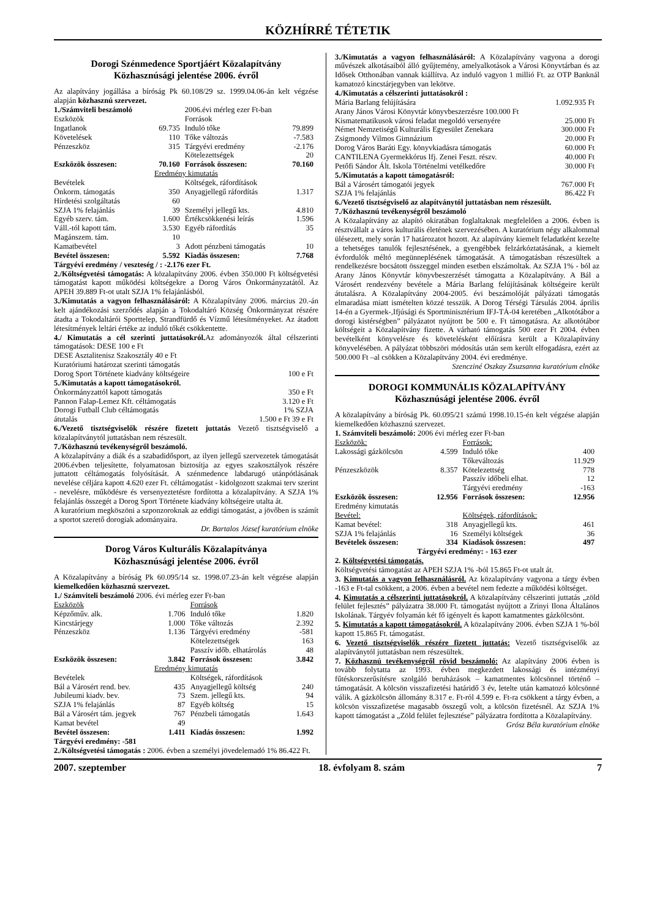KÖZHÍRRÉ TÉTETIK
Dorogi Szénmedence Sportjáért Közalapítvány
Közhasznúsági jelentése 2006. évről
Az alapítvány jogállása a bíróság Pk 60.108/29 sz. 1999.04.06-án kelt végzése alapján közhasznú szervezet.
| 1./Számviteli beszámoló | | 2006.évi mérleg ezer Ft-ban | |
| Eszközök | | Források | |
| Ingatlanok | 69.735 | Induló tőke | 79.899 |
| Követelések | 110 | Tőke változás | -7.583 |
| Pénzeszköz | 315 | Tárgyévi eredmény | -2.176 |
| | | Kötelezettségek | 20 |
| Eszközök összesen: | 70.160 | Források összesen: | 70.160 |
| Eredmény kimutatás | | | |
| Bevételek | | Költségek, ráfordítások | |
| Önkorm. támogatás | 350 | Anyagjellegű ráfordítás | 1.317 |
| Hírdetési szolgáltatás | 60 | | |
| SZJA 1% felajánlás | 39 | Személyi jellegű kts. | 4.810 |
| Egyéb szerv. tám. | 1.600 | Értékcsökkenési leírás | 1.596 |
| Váll.-tól kapott tám. | 3.530 | Egyéb ráfordítás | 35 |
| Magánszem. tám. | 10 | | |
| Kamatbevétel | 3 | Adott pénzbeni támogatás | 10 |
| Bevétel összesen: | 5.592 | Kiadás összesen: | 7.768 |
Tárgyévi eredmény / veszteség / : -2.176 ezer Ft.
2./Költségvetési támogatás: A közalapítvány 2006. évben 350.000 Ft költségvetési támogatást kapott működési költségekre a Dorog Város Önkormányzatától. Az APEH 39.889 Ft-ot utalt SZJA 1% felajánlásból.
3./Kimutatás a vagyon felhasználásáról: A Közalapítvány 2006. március 20.-án kelt ajándékozási szerződés alapján a Tokodaltáró Község Önkormányzat részére átadta a Tokodaltárói Sporttelep, Strandfürdő és Vízmű létesítményeket. Az átadott létesítmények leltári értéke az induló tőkét csökkentette.
4./ Kimutatás a cél szerinti juttatásokról. Az adományozók által célszerinti támogatások: DESE 100 e Ft
DESE Asztalitenisz Szakosztály 40 e Ft
Kuratóriumi határozat szerinti támogatás
| Dorog Sport Története kiadvány költségeire | 100 e Ft |
5./Kimutatás a kapott támogatásokról.
| Önkormányzattól kapott támogatás | 350 e Ft |
| Pannon Falap-Lemez Kft. céltámogatás | 3.120 e Ft |
| Dorogi Futball Club céltámogatás | 1% SZJA |
| átutalás | 1.500 e Ft 39 e Ft |
6./Vezető tisztségviselők részére fizetett juttatás Vezető tisztségviselő a közalapítványtól juttatásban nem részesült.
7./Közhasznú tevékenységről beszámoló.
A közalapítvány a diák és a szabadidősport, az ilyen jellegű szervezetek támogatását 2006.évben teljesítette, folyamatosan biztosítja az egyes szakosztályok részére juttatott céltámogatás folyósítását. A szénmedence labdarugó utánpótlásának nevelése céljára kapott 4.620 ezer Ft. céltámogatást - kidolgozott szakmai terv szerint - nevelésre, működésre és versenyeztetésre fordította a közalapítvány. A SZJA 1% felajánlás összegét a Dorog Sport Története kiadvány költségeire utalta át.
A kuratórium megköszöni a szponzoroknak az eddigi támogatást, a jövőben is számít a sportot szerető dorogiak adományaira.
Dr. Bartalos József kuratórium elnöke
Dorog Város Kulturális Közalapítványa
Közhasznúsági jelentése 2006. évről
A Közalapítvány a bíróság Pk 60.095/14 sz. 1998.07.23-án kelt végzése alapján kiemelkedően közhasznú szervezet.
| 1./ Számviteli beszámoló 2006. évi mérleg ezer Ft-ban | | | |
| Eszközök | | Források | |
| Képzőműv. alk. | 1.706 | Induló tőke | 1.820 |
| Kincstárjegy | 1.000 | Tőke változás | 2.392 |
| Pénzeszköz | 1.136 | Tárgyévi eredmény | -581 |
| | | Kötelezettségek | 163 |
| | | Passzív időb. elhatárolás | 48 |
| Eszközök összesen: | 3.842 | Források összesen: | 3.842 |
| Eredmény kimutatás | | | |
| Bevételek | | Költségek, ráfordítások | |
| Bál a Városért rend. bev. | 435 | Anyagjellegű költség | 240 |
| Jubileumi kiadv. bev. | 73 | Szem. jellegű kts. | 94 |
| SZJA 1% felajánlás | 87 | Egyéb költség | 15 |
| Bál a Városért tám. jegyek | 767 | Pénzbeli támogatás | 1.643 |
| Kamat bevétel | 49 | | |
| Bevétel összesen: | 1.411 | Kiadás összesen: | 1.992 |
Tárgyévi eredmény: -581
2./Költségvetési támogatás : 2006. évben a személyi jövedelemadó 1% 86.422 Ft.
3./Kimutatás a vagyon felhasználásáról: A Közalapítvány vagyona a dorogi művészek alkotásaiból álló gyűjtemény, amelyalkotások a Városi Könyvtárban és az Idősek Otthonában vannak kiállítva. Az induló vagyon 1 millió Ft. az OTP Banknál kamatozó kincstárjegyben van lekötve.
4./Kimutatás a célszerinti juttatásokról :
| Mária Barlang felújítására | 1.092.935 Ft |
| Arany János Városi Könyvtár könyvbeszerzésre 100.000 Ft | |
| Kismatematikusok városi feladat megoldó versenyére | 25.000 Ft |
| Német Nemzetiségű Kulturális Egyesület Zenekara | 300.000 Ft |
| Zsigmondy Vilmos Gimnázium | 20.000 Ft |
| Dorog Város Baráti Egy. könyvkiadásra támogatás | 60.000 Ft |
| CANTILENA Gyermekkórus Ifj. Zenei Feszt. részv. | 40.000 Ft |
| Petőfi Sándor Ált. Iskola Történelmi vetélkedőre | 30.000 Ft |
5./Kimutatás a kapott támogatásról:
| Bál a Városért támogatói jegyek | 767.000 Ft |
| SZJA 1% felajánlás | 86.422 Ft |
6./Vezető tisztségviselő az alapítványtól juttatásban nem részesült.
7./Közhasznú tevékenységről beszámoló
A Közalapítvány az alapító okiratában foglaltaknak megfelelően a 2006. évben is résztvállalt a város kulturális életének szervezésében. A kuratórium négy alkalommal ülésezett, mely során 17 határozatot hozott. Az alapítvány kiemelt feladatként kezelte a tehetséges tanulók fejlesztésének, a gyengébbek felzárkóztatásának, a kiemelt évfordulók méltó megünneplésének támogatását. A támogatásban részesültek a rendelkezésre bocsátott összeggel minden esetben elszámoltak. Az SZJA 1% - ból az Arany János Könyvtár könyvbeszerzését támogatta a Közalapítvány. A Bál a Városért rendezvény bevétele a Mária Barlang felújításának költségeire került átutalásra. A Közalapítvány 2004-2005. évi beszámolóját pályázati támogatás elmaradása miatt ismételten közzé tesszük. A Dorog Térségi Társulás 2004. április 14-én a Gyermek-,Ifjúsági és Sportminisztérium IFJ-TÁ-04 keretében „Alkotótábor a dorogi kistérségben” pályázatot nyújtott be 500 e. Ft támogatásra. Az alkotótábor költségeit a Közalapítvány fizette. A várható támogatás 500 ezer Ft 2004. évben bevételként könyvelésre és követelésként előírásra került a Közalapítvány könyvelésében. A pályázat többszöri módosítás után sem került elfogadásra, ezért az 500.000 Ft –al csökken a Közalapítvány 2004. évi eredménye.
Szencziné Oszkay Zsuzsanna kuratórium elnöke
DOROGI KOMMUNÁLIS KÖZALAPÍTVÁNY
Közhasznúsági jelentése 2006. évről
A közalapítvány a bíróság Pk. 60.095/21 számú 1998.10.15-én kelt végzése alapján kiemelkedően közhasznú szervezet.
| 1. Számviteli beszámoló: 2006 évi mérleg ezer Ft-ban | | | |
| Eszközök: | | Források: | |
| Lakossági gázkölcsön | 4.599 | Induló tőke | 400 |
| | | Tőkeváltozás | 11.929 |
| Pénzeszközök | 8.357 | Kötelezettség | 778 |
| | | Passzív időbeli elhat. | 12 |
| | | Tárgyévi eredmény | -163 |
| Eszközök összesen: | 12.956 | Források összesen: | 12.956 |
| Eredmény kimutatás | | | |
| Bevétel: | | Költségek, ráfordítások: | |
| Kamat bevétel: | 318 | Anyagjellegű kts. | 461 |
| SZJA 1% felajánlás | 16 | Személyi költségek | 36 |
| Bevételek összesen: | 334 | Kiadások összesen: | 497 |
Tárgyévi eredmény: - 163 ezer
2. Költségvetési támogatás.
Költségvetési támogatást az APEH SZJA 1% -ból 15.865 Ft-ot utalt át.
3. Kimutatás a vagyon felhasználásról. Az közalapítvány vagyona a tárgy évben -163 e Ft-tal csökkent, a 2006. évben a bevétel nem fedezte a működési költséget.
4. Kimutatás a célszerinti juttatásokról. A közalapítvány célszerinti juttatás „zöld felület fejlesztés” pályázatra 38.000 Ft. támogatást nyújtott a Zrinyi Ilona Általános Iskolának. Tárgyév folyamán két fő igényelt és kapott kamatmentes gázkölcsönt.
5. Kimutatás a kapott támogatásokról. A közalapítvány 2006. évben SZJA 1 %-ból kapott 15.865 Ft. támogatást.
6. Vezető tisztségviselők részére fizetett juttatás: Vezető tisztségviselők az alapítványtól juttatásban nem részesültek.
7. Közhasznú tevékenységről rövid beszámoló: Az alapítvány 2006 évben is tovább folytatta az 1993. évben megkezdett lakossági és intézményi fűtéskorszerűsítésre szolgáló beruházások – kamatmentes kölcsönnel történő – támogatását. A kölcsön visszafizetési határidő 3 év, letelte után kamatozó kölcsönné válik. A gázkölcsön állomány 8.317 e. Ft-ról 4.599 e. Ft-ra csökkent a tárgy évben, a kölcsön visszafizetése magasabb összegű volt, a kölcsön fizetésnél. Az SZJA 1% kapott támogatást a „Zöld felület fejlesztése” pályázatra fordította a Közalapítvány.
Grósz Béla kuratórium elnöke
2007. szeptember 18. évfolyam 8. szám 7